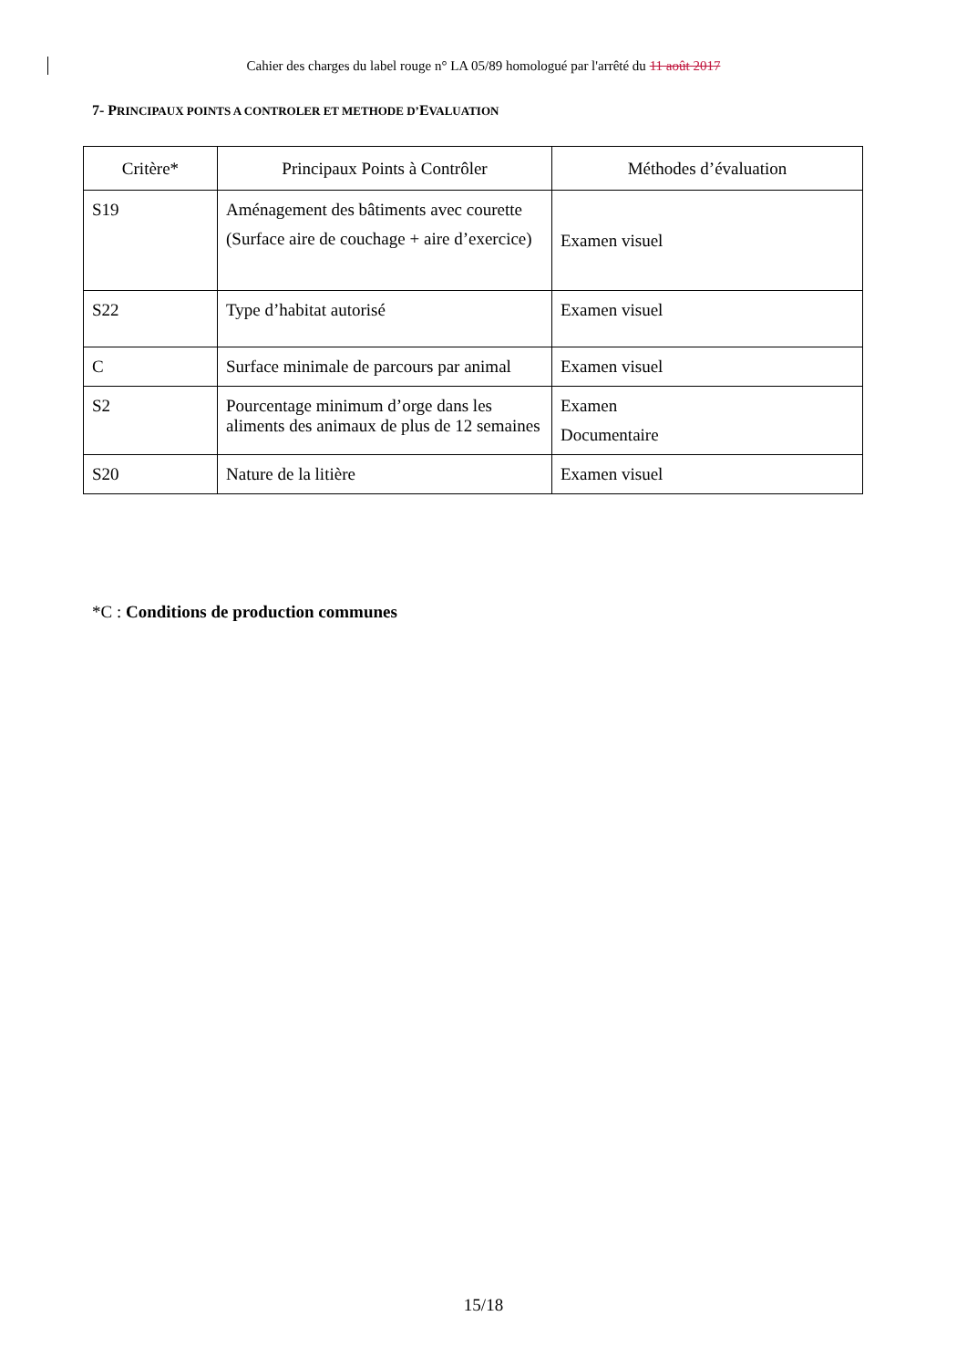Cahier des charges du label rouge n° LA 05/89 homologué par l'arrêté du 11 août 2017
7- PRINCIPAUX POINTS A CONTROLER ET METHODE D’EVALUATION
| Critère* | Principaux Points à Contrôler | Méthodes d’évaluation |
| --- | --- | --- |
| S19 | Aménagement des bâtiments avec courette (Surface aire de couchage + aire d’exercice) | Examen visuel |
| S22 | Type d’habitat autorisé | Examen visuel |
| C | Surface minimale de parcours par animal | Examen visuel |
| S2 | Pourcentage minimum d’orge dans les aliments des animaux de plus de 12 semaines | Examen Documentaire |
| S20 | Nature de la litière | Examen visuel |
*C : Conditions de production communes
15/18